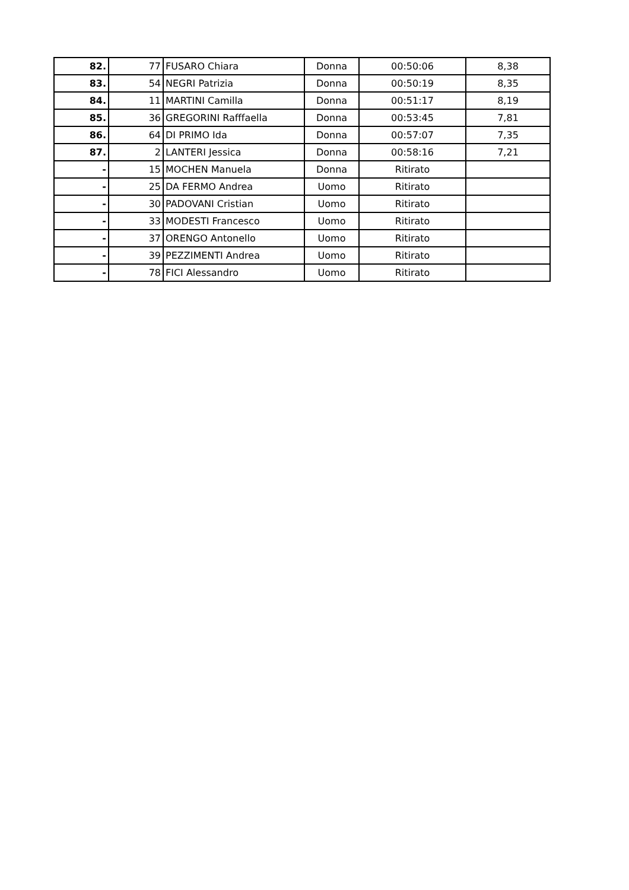| 82. | 77 | FUSARO Chiara | Donna | 00:50:06 | 8,38 |
| 83. | 54 | NEGRI Patrizia | Donna | 00:50:19 | 8,35 |
| 84. | 11 | MARTINI Camilla | Donna | 00:51:17 | 8,19 |
| 85. | 36 | GREGORINI Rafffaella | Donna | 00:53:45 | 7,81 |
| 86. | 64 | DI PRIMO Ida | Donna | 00:57:07 | 7,35 |
| 87. | 2 | LANTERI Jessica | Donna | 00:58:16 | 7,21 |
| - | 15 | MOCHEN Manuela | Donna | Ritirato | |
| - | 25 | DA FERMO Andrea | Uomo | Ritirato | |
| - | 30 | PADOVANI Cristian | Uomo | Ritirato | |
| - | 33 | MODESTI Francesco | Uomo | Ritirato | |
| - | 37 | ORENGO Antonello | Uomo | Ritirato | |
| - | 39 | PEZZIMENTI Andrea | Uomo | Ritirato | |
| - | 78 | FICI Alessandro | Uomo | Ritirato | |